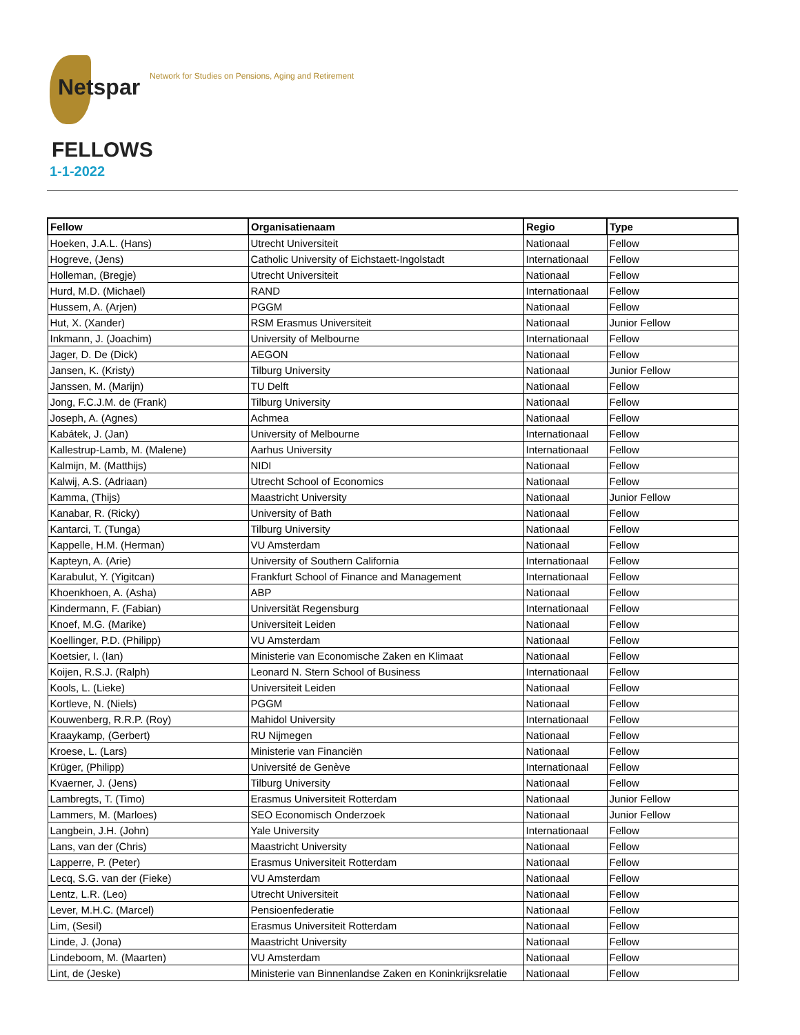Netspar
Network for Studies on Pensions, Aging and Retirement
FELLOWS
1-1-2022
| Fellow | Organisatienaam | Regio | Type |
| --- | --- | --- | --- |
| Hoeken, J.A.L. (Hans) | Utrecht Universiteit | Nationaal | Fellow |
| Hogreve, (Jens) | Catholic University of Eichstaett-Ingolstadt | Internationaal | Fellow |
| Holleman, (Bregje) | Utrecht Universiteit | Nationaal | Fellow |
| Hurd, M.D. (Michael) | RAND | Internationaal | Fellow |
| Hussem, A. (Arjen) | PGGM | Nationaal | Fellow |
| Hut, X. (Xander) | RSM Erasmus Universiteit | Nationaal | Junior Fellow |
| Inkmann, J. (Joachim) | University of Melbourne | Internationaal | Fellow |
| Jager, D. De (Dick) | AEGON | Nationaal | Fellow |
| Jansen, K. (Kristy) | Tilburg University | Nationaal | Junior Fellow |
| Janssen, M. (Marijn) | TU Delft | Nationaal | Fellow |
| Jong, F.C.J.M. de (Frank) | Tilburg University | Nationaal | Fellow |
| Joseph, A. (Agnes) | Achmea | Nationaal | Fellow |
| Kabátek, J. (Jan) | University of Melbourne | Internationaal | Fellow |
| Kallestrup-Lamb, M. (Malene) | Aarhus University | Internationaal | Fellow |
| Kalmijn, M. (Matthijs) | NIDI | Nationaal | Fellow |
| Kalwij, A.S. (Adriaan) | Utrecht School of Economics | Nationaal | Fellow |
| Kamma, (Thijs) | Maastricht University | Nationaal | Junior Fellow |
| Kanabar, R. (Ricky) | University of Bath | Nationaal | Fellow |
| Kantarci, T. (Tunga) | Tilburg University | Nationaal | Fellow |
| Kappelle, H.M. (Herman) | VU Amsterdam | Nationaal | Fellow |
| Kapteyn, A. (Arie) | University of Southern California | Internationaal | Fellow |
| Karabulut, Y. (Yigitcan) | Frankfurt School of Finance and Management | Internationaal | Fellow |
| Khoenkhoen, A. (Asha) | ABP | Nationaal | Fellow |
| Kindermann, F. (Fabian) | Universität Regensburg | Internationaal | Fellow |
| Knoef, M.G. (Marike) | Universiteit Leiden | Nationaal | Fellow |
| Koellinger, P.D. (Philipp) | VU Amsterdam | Nationaal | Fellow |
| Koetsier, I. (Ian) | Ministerie van Economische Zaken en Klimaat | Nationaal | Fellow |
| Koijen, R.S.J. (Ralph) | Leonard N. Stern School of Business | Internationaal | Fellow |
| Kools, L. (Lieke) | Universiteit Leiden | Nationaal | Fellow |
| Kortleve, N. (Niels) | PGGM | Nationaal | Fellow |
| Kouwenberg, R.R.P. (Roy) | Mahidol University | Internationaal | Fellow |
| Kraaykamp, (Gerbert) | RU Nijmegen | Nationaal | Fellow |
| Kroese, L. (Lars) | Ministerie van Financiën | Nationaal | Fellow |
| Krüger, (Philipp) | Université de Genève | Internationaal | Fellow |
| Kvaerner, J. (Jens) | Tilburg University | Nationaal | Fellow |
| Lambregts, T. (Timo) | Erasmus Universiteit Rotterdam | Nationaal | Junior Fellow |
| Lammers, M. (Marloes) | SEO Economisch Onderzoek | Nationaal | Junior Fellow |
| Langbein, J.H. (John) | Yale University | Internationaal | Fellow |
| Lans, van der (Chris) | Maastricht University | Nationaal | Fellow |
| Lapperre, P. (Peter) | Erasmus Universiteit Rotterdam | Nationaal | Fellow |
| Lecq, S.G. van der (Fieke) | VU Amsterdam | Nationaal | Fellow |
| Lentz, L.R. (Leo) | Utrecht Universiteit | Nationaal | Fellow |
| Lever, M.H.C. (Marcel) | Pensioenfederatie | Nationaal | Fellow |
| Lim, (Sesil) | Erasmus Universiteit Rotterdam | Nationaal | Fellow |
| Linde, J. (Jona) | Maastricht University | Nationaal | Fellow |
| Lindeboom, M. (Maarten) | VU Amsterdam | Nationaal | Fellow |
| Lint, de (Jeske) | Ministerie van Binnenlandse Zaken en Koninkrijksrelatie | Nationaal | Fellow |